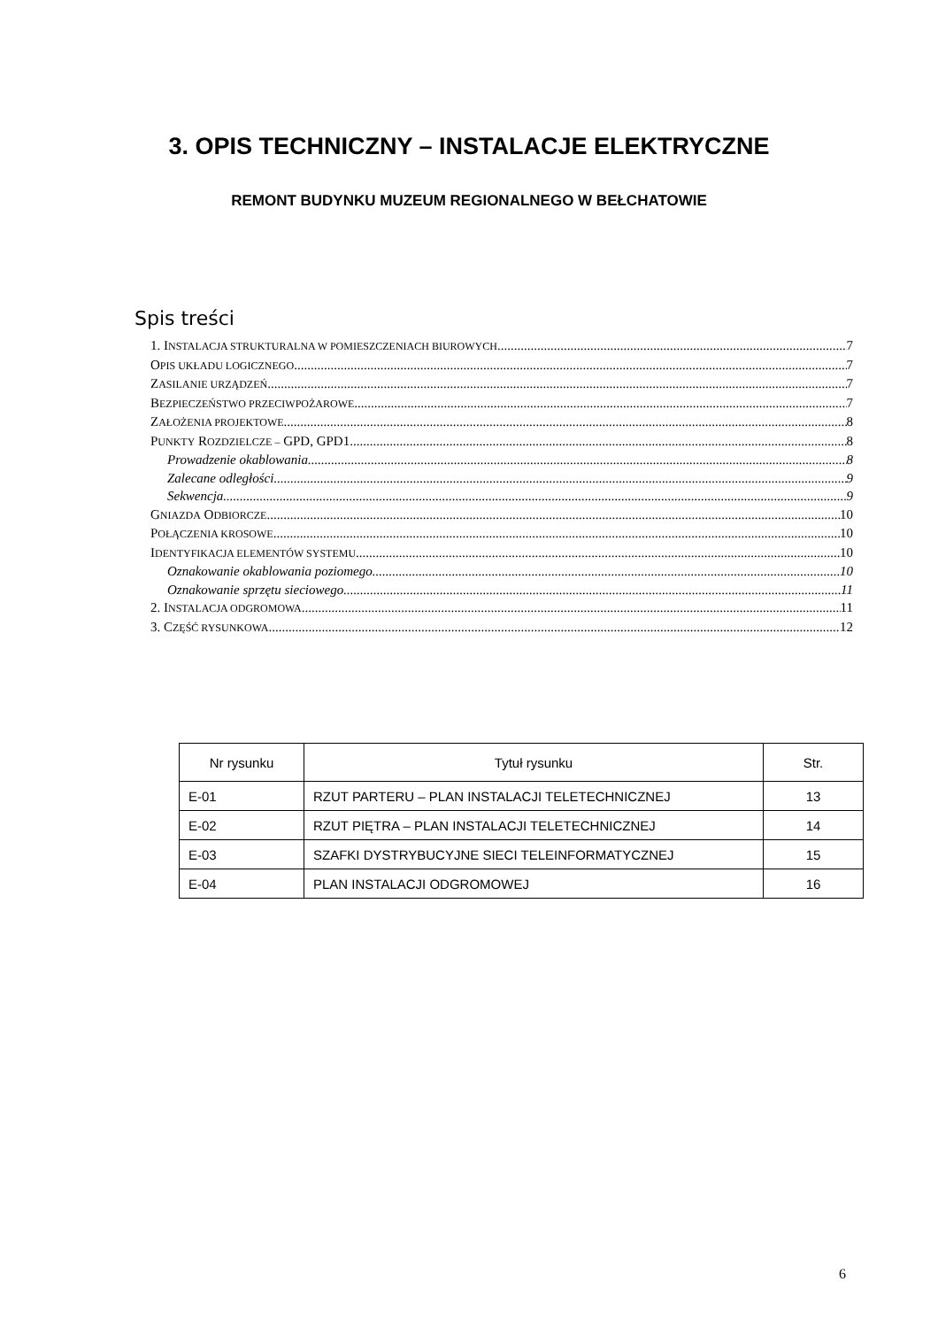3. OPIS TECHNICZNY – INSTALACJE ELEKTRYCZNE
REMONT BUDYNKU MUZEUM REGIONALNEGO W BEŁCHATOWIE
Spis treści
1. INSTALACJA STRUKTURALNA W POMIESZCZENIACH BIUROWYCH 7
OPIS UKŁADU LOGICZNEGO 7
ZASILANIE URZĄDZEŃ 7
BEZPIECZEŃSTWO PRZECIWPOŻAROWE 7
ZAŁOŻENIA PROJEKTOWE 8
PUNKTY ROZDZIELCZE – GPD, GPD1 8
Prowadzenie okablowania 8
Zalecane odległości 9
Sekwencja 9
GNIAZDA ODBIORCZE 10
POŁĄCZENIA KROSOWE 10
IDENTYFIKACJA ELEMENTÓW SYSTEMU 10
Oznakowanie okablowania poziomego 10
Oznakowanie sprzętu sieciowego 11
2. INSTALACJA ODGROMOWA 11
3. CZĘŚĆ RYSUNKOWA 12
| Nr rysunku | Tytuł rysunku | Str. |
| --- | --- | --- |
| E-01 | RZUT PARTERU – PLAN INSTALACJI TELETECHNICZNEJ | 13 |
| E-02 | RZUT PIĘTRA – PLAN INSTALACJI TELETECHNICZNEJ | 14 |
| E-03 | SZAFKI DYSTRYBUCYJNE SIECI TELEINFORMATYCZNEJ | 15 |
| E-04 | PLAN INSTALACJI ODGROMOWEJ | 16 |
6